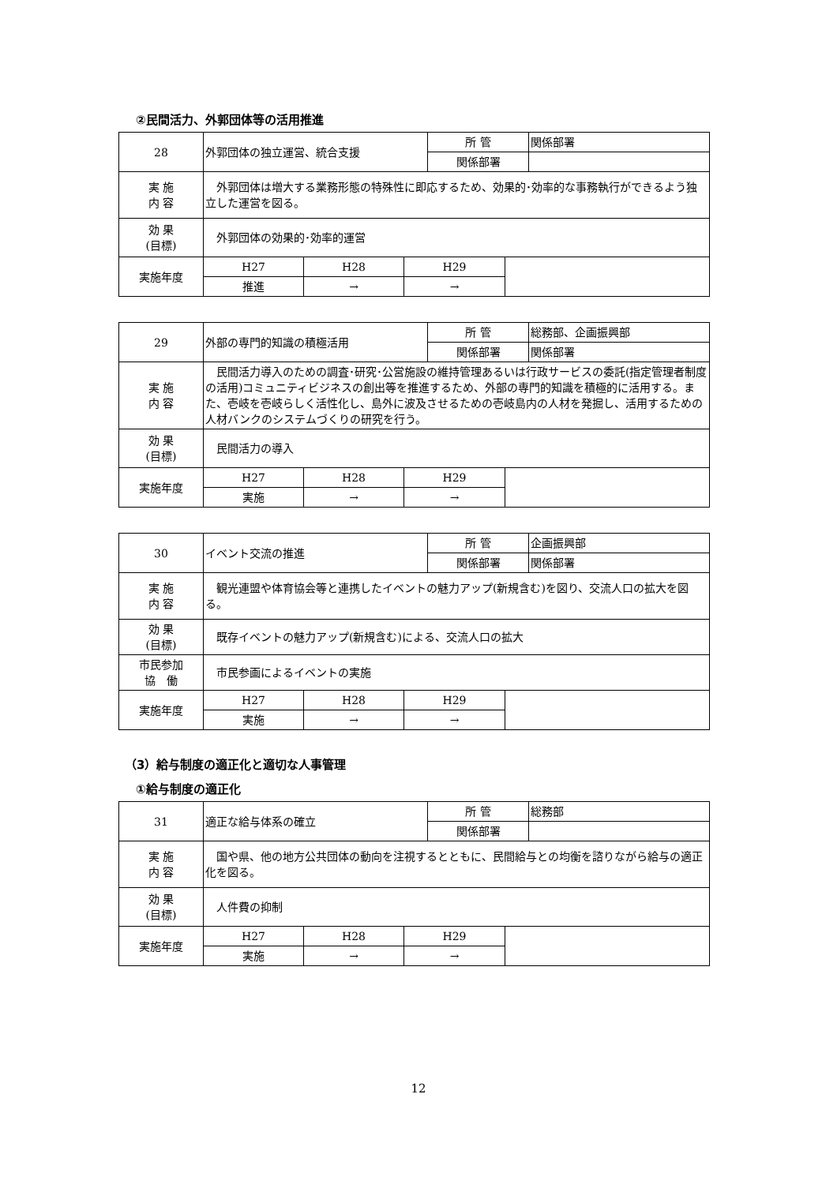②民間活力、外郭団体等の活用推進
| 28 | 外郭団体の独立運営、統合支援 | | | 所 管 | | 関係部署 |
| | | | | 関係部署 | | |
| 実 施 内 容 | 外郭団体は増大する業務形態の特殊性に即応するため、効果的･効率的な事務執行ができるよう独立した運営を図る。 | | | | | |
| 効 果 (目標) | 外郭団体の効果的･効率的運営 | | | | | |
| 実施年度 | H27 | H28 | H29 | | | |
| | 推進 | → | → | | | |
| 29 | 外部の専門的知識の積極活用 | | | 所 管 | | 総務部、企画振興部 |
| | | | | 関係部署 | | 関係部署 |
| 実 施 内 容 | 民間活力導入のための調査･研究･公営施設の維持管理あるいは行政サービスの委託(指定管理者制度の活用)コミュニティビジネスの創出等を推進するため、外部の専門的知識を積極的に活用する。また、壱岐を壱岐らしく活性化し、島外に波及させるための壱岐島内の人材を発掘し、活用するための人材バンクのシステムづくりの研究を行う。 | | | | | |
| 効 果 (目標) | 民間活力の導入 | | | | | |
| 実施年度 | H27 | H28 | H29 | | | |
| | 実施 | → | → | | | |
| 30 | イベント交流の推進 | | | 所 管 | | 企画振興部 |
| | | | | 関係部署 | | 関係部署 |
| 実 施 内 容 | 観光連盟や体育協会等と連携したイベントの魅力アップ(新規含む)を図り、交流人口の拡大を図る。 | | | | | |
| 効 果 (目標) | 既存イベントの魅力アップ(新規含む)による、交流人口の拡大 | | | | | |
| 市民参加 協 働 | 市民参画によるイベントの実施 | | | | | |
| 実施年度 | H27 | H28 | H29 | | | |
| | 実施 | → | → | | | |
（3）給与制度の適正化と適切な人事管理
①給与制度の適正化
| 31 | 適正な給与体系の確立 | | | 所 管 | | 総務部 |
| | | | | 関係部署 | | |
| 実 施 内 容 | 国や県、他の地方公共団体の動向を注視するとともに、民間給与との均衡を諮りながら給与の適正化を図る。 | | | | | |
| 効 果 (目標) | 人件費の抑制 | | | | | |
| 実施年度 | H27 | H28 | H29 | | | |
| | 実施 | → | → | | | |
12